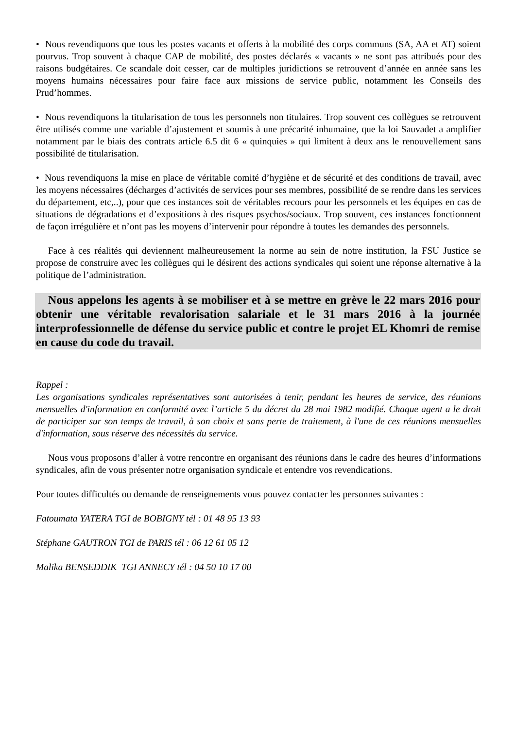• Nous revendiquons que tous les postes vacants et offerts à la mobilité des corps communs (SA, AA et AT) soient pourvus. Trop souvent à chaque CAP de mobilité, des postes déclarés « vacants » ne sont pas attribués pour des raisons budgétaires. Ce scandale doit cesser, car de multiples juridictions se retrouvent d’année en année sans les moyens humains nécessaires pour faire face aux missions de service public, notamment les Conseils des Prud’hommes.
• Nous revendiquons la titularisation de tous les personnels non titulaires. Trop souvent ces collègues se retrouvent être utilisés comme une variable d’ajustement et soumis à une précarité inhumaine, que la loi Sauvadet a amplifier notamment par le biais des contrats article 6.5 dit 6 « quinquies » qui limitent à deux ans le renouvellement sans possibilité de titularisation.
• Nous revendiquons la mise en place de véritable comité d’hygiène et de sécurité et des conditions de travail, avec les moyens nécessaires (décharges d’activités de services pour ses membres, possibilité de se rendre dans les services du département, etc,..), pour que ces instances soit de véritables recours pour les personnels et les équipes en cas de situations de dégradations et d’expositions à des risques psychos/sociaux. Trop souvent, ces instances fonctionnent de façon irrégulière et n’ont pas les moyens d’intervenir pour répondre à toutes les demandes des personnels.
Face à ces réalités qui deviennent malheureusement la norme au sein de notre institution, la FSU Justice se propose de construire avec les collègues qui le désirent des actions syndicales qui soient une réponse alternative à la politique de l’administration.
Nous appelons les agents à se mobiliser et à se mettre en grève le 22 mars 2016 pour obtenir une véritable revalorisation salariale et le 31 mars 2016 à la journée interprofessionnelle de défense du service public et contre le projet EL Khomri de remise en cause du code du travail.
Rappel :
Les organisations syndicales représentatives sont autorisées à tenir, pendant les heures de service, des réunions mensuelles d'information en conformité avec l’article 5 du décret du 28 mai 1982 modifié. Chaque agent a le droit de participer sur son temps de travail, à son choix et sans perte de traitement, à l'une de ces réunions mensuelles d'information, sous réserve des nécessités du service.
Nous vous proposons d’aller à votre rencontre en organisant des réunions dans le cadre des heures d’informations syndicales, afin de vous présenter notre organisation syndicale et entendre vos revendications.
Pour toutes difficultés ou demande de renseignements vous pouvez contacter les personnes suivantes :
Fatoumata YATERA TGI de BOBIGNY tél : 01 48 95 13 93
Stéphane GAUTRON TGI de PARIS tél : 06 12 61 05 12
Malika BENSEDDIK TGI ANNECY tél : 04 50 10 17 00